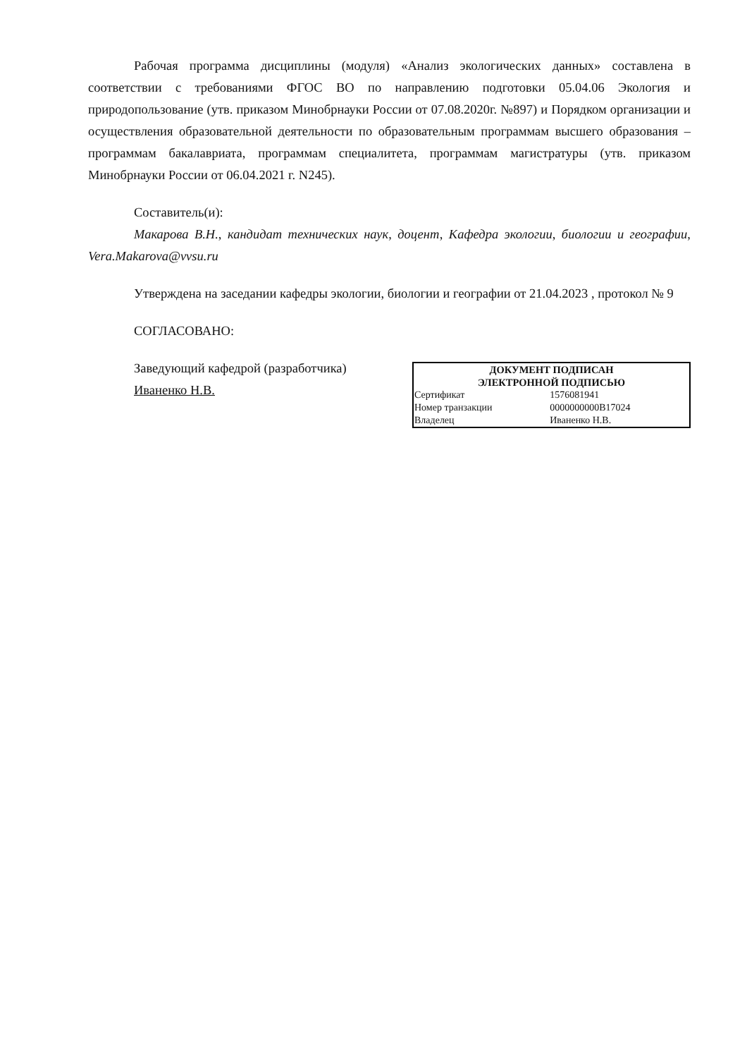Рабочая программа дисциплины (модуля) «Анализ экологических данных» составлена в соответствии с требованиями ФГОС ВО по направлению подготовки 05.04.06 Экология и природопользование (утв. приказом Минобрнауки России от 07.08.2020г. №897) и Порядком организации и осуществления образовательной деятельности по образовательным программам высшего образования – программам бакалавриата, программам специалитета, программам магистратуры (утв. приказом Минобрнауки России от 06.04.2021 г. N245).
Составитель(и):
Макарова В.Н., кандидат технических наук, доцент, Кафедра экологии, биологии и географии, Vera.Makarova@vvsu.ru
Утверждена на заседании кафедры экологии, биологии и географии от 21.04.2023 , протокол № 9
СОГЛАСОВАНО:
Заведующий кафедрой (разработчика)
Иваненко Н.В.
| ДОКУМЕНТ ПОДПИСАН ЭЛЕКТРОННОЙ ПОДПИСЬЮ | |
| --- | --- |
| Сертификат | 1576081941 |
| Номер транзакции | 0000000000B17024 |
| Владелец | Иваненко Н.В. |